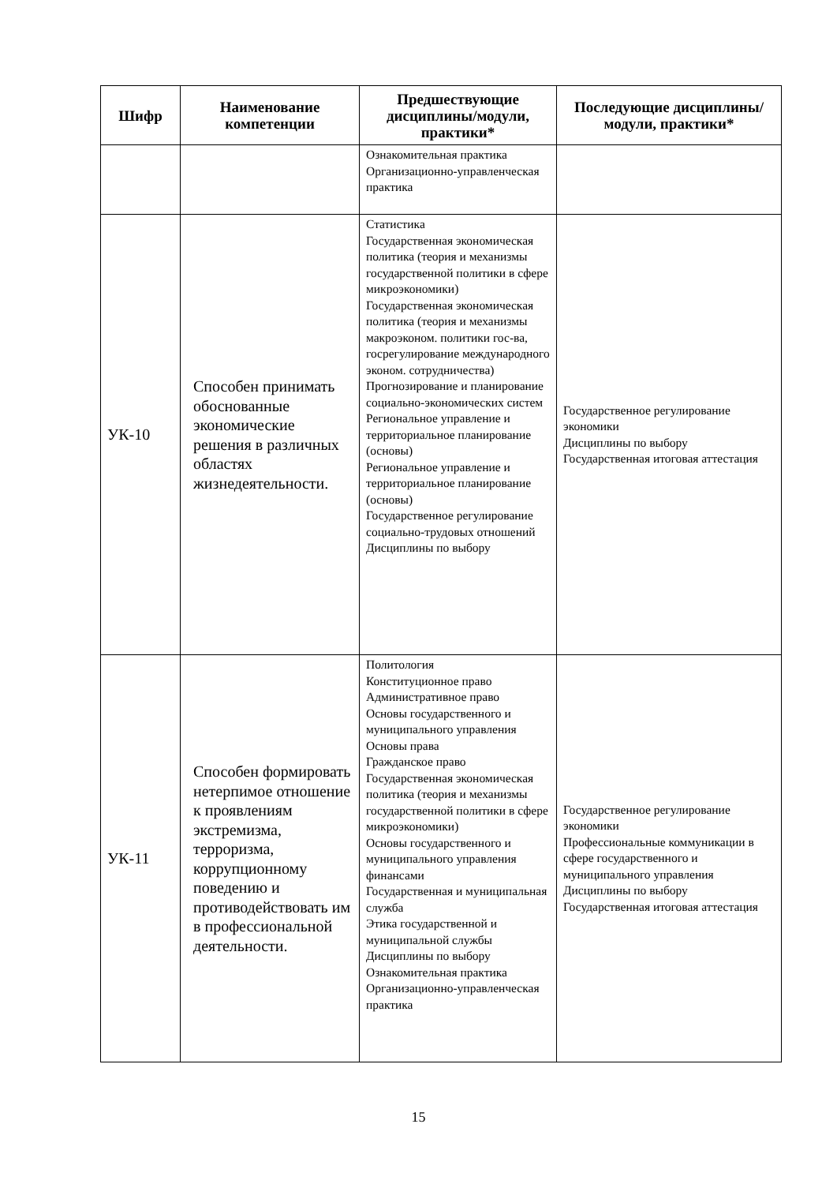| Шифр | Наименование компетенции | Предшествующие дисциплины/модули, практики* | Последующие дисциплины/модули, практики* |
| --- | --- | --- | --- |
| | | Ознакомительная практика Организационно-управленческая практика | |
| УК-10 | Способен принимать обоснованные экономические решения в различных областях жизнедеятельности. | Статистика Государственная экономическая политика (теория и механизмы государственной политики в сфере микроэкономики) Государственная экономическая политика (теория и механизмы макроэконом. политики гос-ва, госрегулирование международного эконом. сотрудничества) Прогнозирование и планирование социально-экономических систем Региональное управление и территориальное планирование (основы) Региональное управление и территориальное планирование (основы) Государственное регулирование социально-трудовых отношений Дисциплины по выбору | Государственное регулирование экономики Дисциплины по выбору Государственная итоговая аттестация |
| УК-11 | Способен формировать нетерпимое отношение к проявлениям экстремизма, терроризма, коррупционному поведению и противодействовать им в профессиональной деятельности. | Политология Конституционное право Административное право Основы государственного и муниципального управления Основы права Гражданское право Государственная экономическая политика (теория и механизмы государственной политики в сфере микроэкономики) Основы государственного и муниципального управления финансами Государственная и муниципальная служба Этика государственной и муниципальной службы Дисциплины по выбору Ознакомительная практика Организационно-управленческая практика | Государственное регулирование экономики Профессиональные коммуникации в сфере государственного и муниципального управления Дисциплины по выбору Государственная итоговая аттестация |
15